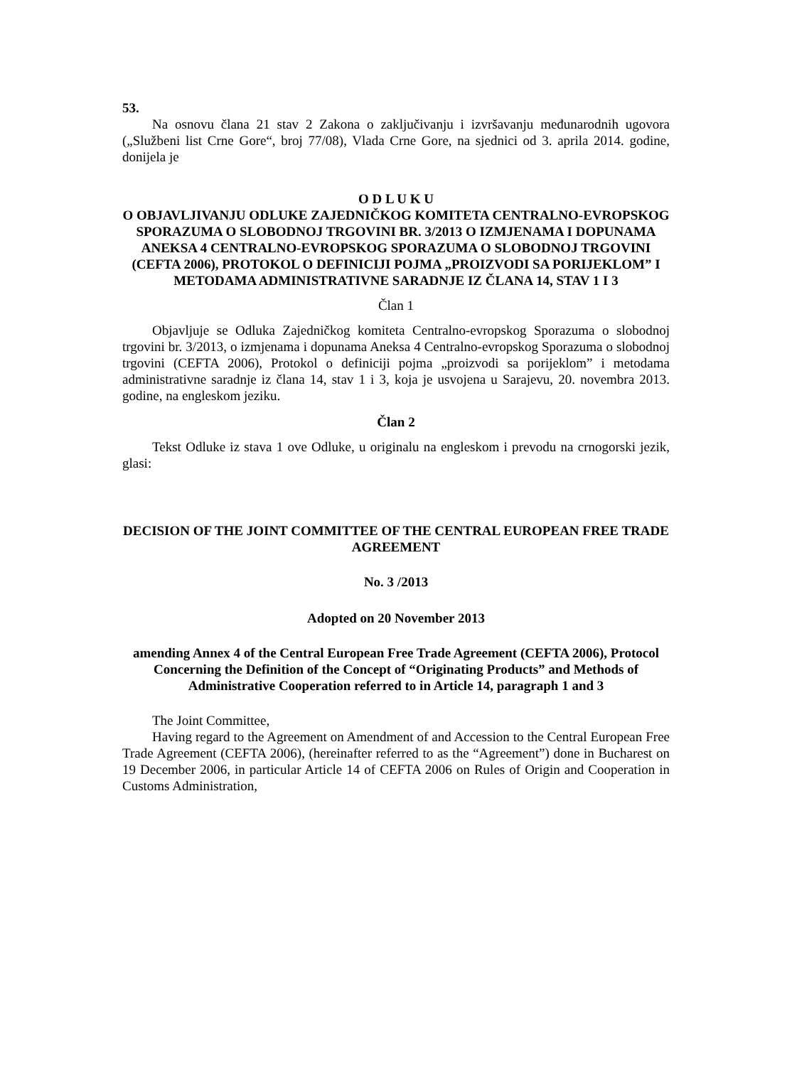53.
Na osnovu člana 21 stav 2 Zakona o zaključivanju i izvršavanju međunarodnih ugovora („Službeni list Crne Gore“, broj 77/08), Vlada Crne Gore, na sjednici od 3. aprila 2014. godine, donijela je
O D L U K U
O OBJAVLJIVANJU ODLUKE ZAJEDNIČKOG KOMITETA CENTRALNO-EVROPSKOG SPORAZUMA O SLOBODNOJ TRGOVINI BR. 3/2013 O IZMJENAMA I DOPUNAMA ANEKSA 4 CENTRALNO-EVROPSKOG SPORAZUMA O SLOBODNOJ TRGOVINI (CEFTA 2006), PROTOKOL O DEFINICIJI POJMA „PROIZVODI SA PORIJEKLOM” I METODAMA ADMINISTRATIVNE SARADNJE IZ ČLANA 14, STAV 1 I 3
Član 1
Objavljuje se Odluka Zajedničkog komiteta Centralno-evropskog Sporazuma o slobodnoj trgovini br. 3/2013, o izmjenama i dopunama Aneksa 4 Centralno-evropskog Sporazuma o slobodnoj trgovini (CEFTA 2006), Protokol o definiciji pojma „proizvodi sa porijeklom” i metodama administrativne saradnje iz člana 14, stav 1 i 3, koja je usvojena u Sarajevu, 20. novembra 2013. godine, na engleskom jeziku.
Član 2
Tekst Odluke iz stava 1 ove Odluke, u originalu na engleskom i prevodu na crnogorski jezik, glasi:
DECISION OF THE JOINT COMMITTEE OF THE CENTRAL EUROPEAN FREE TRADE
AGREEMENT
No. 3 /2013
Adopted on 20 November 2013
amending Annex 4 of the Central European Free Trade Agreement (CEFTA 2006), Protocol Concerning the Definition of the Concept of “Originating Products” and Methods of Administrative Cooperation referred to in Article 14, paragraph 1 and 3
The Joint Committee,
Having regard to the Agreement on Amendment of and Accession to the Central European Free Trade Agreement (CEFTA 2006), (hereinafter referred to as the “Agreement”) done in Bucharest on 19 December 2006, in particular Article 14 of CEFTA 2006 on Rules of Origin and Cooperation in Customs Administration,